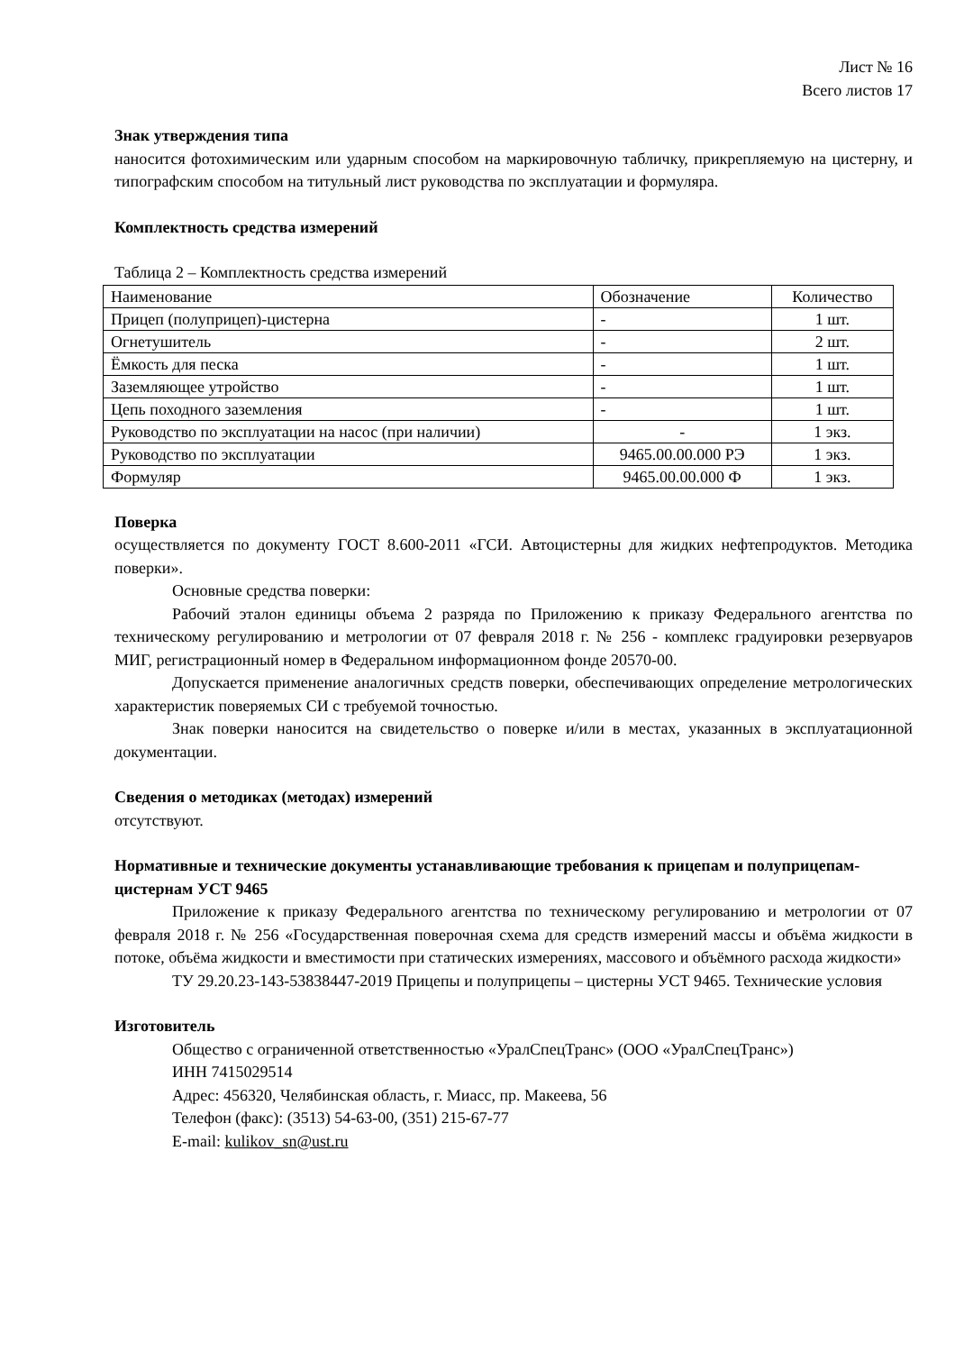Лист № 16
Всего листов 17
Знак утверждения типа
наносится фотохимическим или ударным способом на маркировочную табличку, прикрепляемую на цистерну, и типографским способом на титульный лист руководства по эксплуатации и формуляра.
Комплектность средства измерений
Таблица 2 – Комплектность средства измерений
| Наименование | Обозначение | Количество |
| Прицеп (полуприцеп)-цистерна | - | 1 шт. |
| Огнетушитель | - | 2 шт. |
| Ёмкость для песка | - | 1 шт. |
| Заземляющее утройство | - | 1 шт. |
| Цепь походного заземления | - | 1 шт. |
| Руководство по эксплуатации на насос (при наличии) | - | 1 экз. |
| Руководство по эксплуатации | 9465.00.00.000 РЭ | 1 экз. |
| Формуляр | 9465.00.00.000 Ф | 1 экз. |
Поверка
осуществляется по документу ГОСТ 8.600-2011 «ГСИ. Автоцистерны для жидких нефтепродуктов. Методика поверки».
Основные средства поверки:
Рабочий эталон единицы объема 2 разряда по Приложению к приказу Федерального агентства по техническому регулированию и метрологии от 07 февраля 2018 г. № 256 - комплекс градуировки резервуаров МИГ, регистрационный номер в Федеральном информационном фонде 20570-00.
Допускается применение аналогичных средств поверки, обеспечивающих определение метрологических характеристик поверяемых СИ с требуемой точностью.
Знак поверки наносится на свидетельство о поверке и/или в местах, указанных в эксплуатационной документации.
Сведения о методиках (методах) измерений
отсутствуют.
Нормативные и технические документы устанавливающие требования к прицепам и полуприцепам-цистернам УСТ 9465
Приложение к приказу Федерального агентства по техническому регулированию и метрологии от 07 февраля 2018 г. № 256 «Государственная поверочная схема для средств измерений массы и объёма жидкости в потоке, объёма жидкости и вместимости при статических измерениях, массового и объёмного расхода жидкости»
ТУ 29.20.23-143-53838447-2019 Прицепы и полуприцепы – цистерны УСТ 9465. Технические условия
Изготовитель
Общество с ограниченной ответственностью «УралСпецТранс» (ООО «УралСпецТранс»)
ИНН 7415029514
Адрес: 456320, Челябинская область, г. Миасс, пр. Макеева, 56
Телефон (факс): (3513) 54-63-00, (351) 215-67-77
E-mail: kulikov_sn@ust.ru